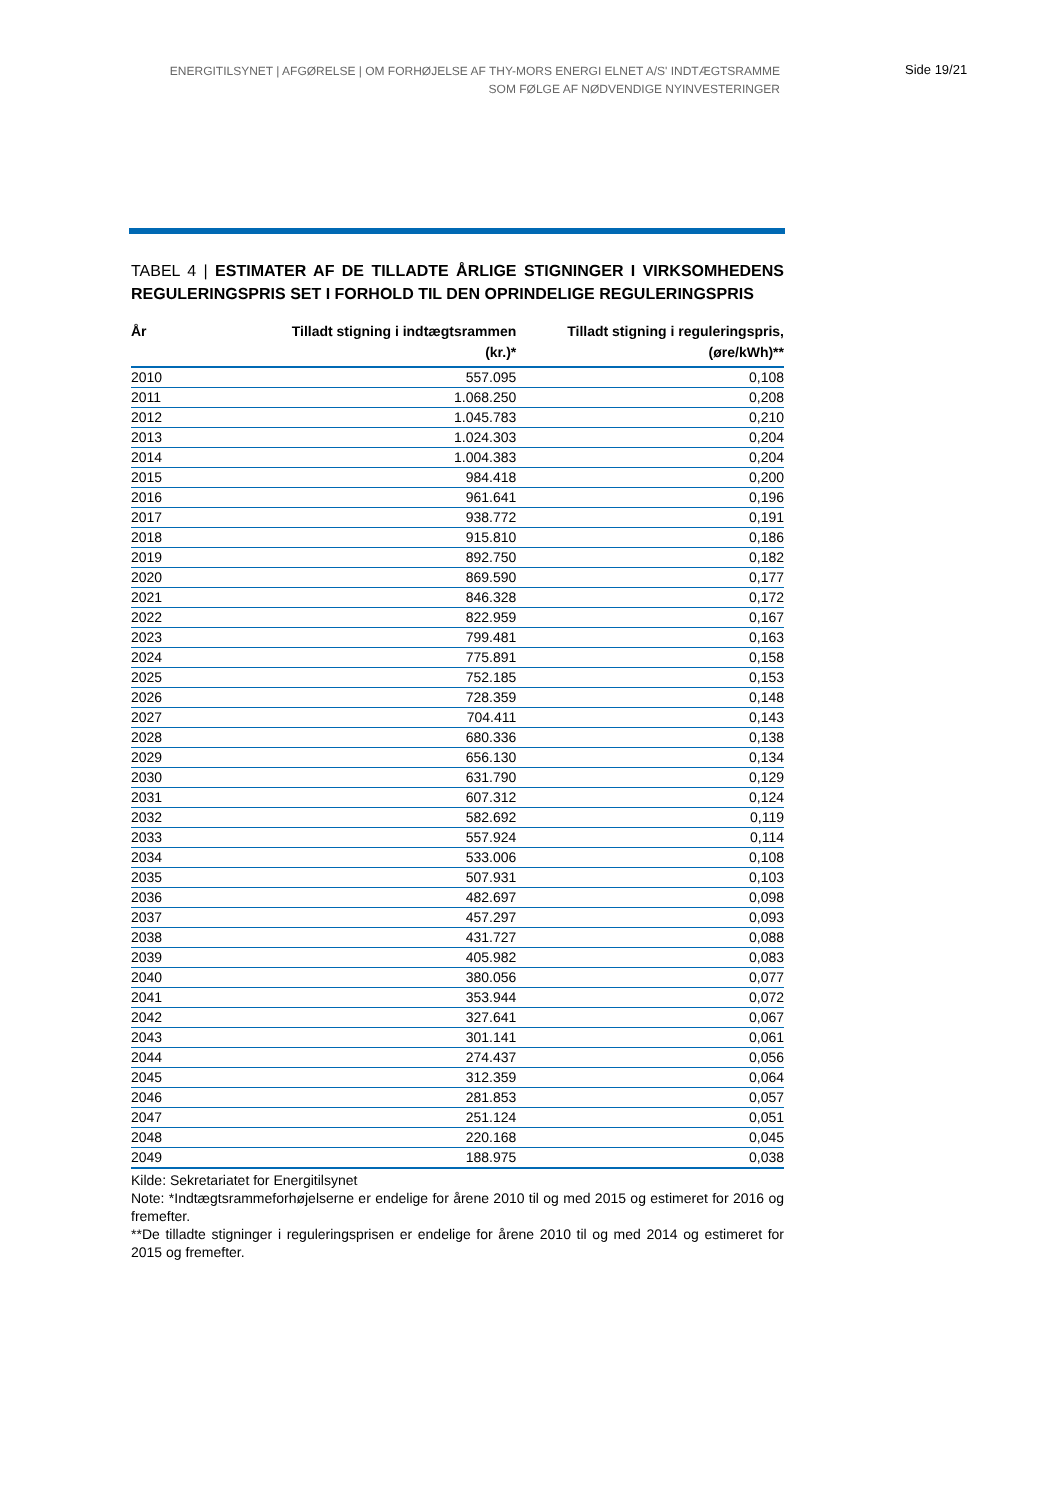ENERGITILSYNET | AFGØRELSE | OM FORHØJELSE AF THY-MORS ENERGI ELNET A/S' INDTÆGTSRAMME
SOM FØLGE AF NØDVENDIGE NYINVESTERINGER
Side 19/21
TABEL 4 | ESTIMATER AF DE TILLADTE ÅRLIGE STIGNINGER I VIRKSOMHEDENS REGULERINGSPRIS SET I FORHOLD TIL DEN OPRINDELIGE REGULERINGSPRIS
| År | Tilladt stigning i indtægtsrammen (kr.)* | Tilladt stigning i reguleringspris, (øre/kWh)** |
| --- | --- | --- |
| 2010 | 557.095 | 0,108 |
| 2011 | 1.068.250 | 0,208 |
| 2012 | 1.045.783 | 0,210 |
| 2013 | 1.024.303 | 0,204 |
| 2014 | 1.004.383 | 0,204 |
| 2015 | 984.418 | 0,200 |
| 2016 | 961.641 | 0,196 |
| 2017 | 938.772 | 0,191 |
| 2018 | 915.810 | 0,186 |
| 2019 | 892.750 | 0,182 |
| 2020 | 869.590 | 0,177 |
| 2021 | 846.328 | 0,172 |
| 2022 | 822.959 | 0,167 |
| 2023 | 799.481 | 0,163 |
| 2024 | 775.891 | 0,158 |
| 2025 | 752.185 | 0,153 |
| 2026 | 728.359 | 0,148 |
| 2027 | 704.411 | 0,143 |
| 2028 | 680.336 | 0,138 |
| 2029 | 656.130 | 0,134 |
| 2030 | 631.790 | 0,129 |
| 2031 | 607.312 | 0,124 |
| 2032 | 582.692 | 0,119 |
| 2033 | 557.924 | 0,114 |
| 2034 | 533.006 | 0,108 |
| 2035 | 507.931 | 0,103 |
| 2036 | 482.697 | 0,098 |
| 2037 | 457.297 | 0,093 |
| 2038 | 431.727 | 0,088 |
| 2039 | 405.982 | 0,083 |
| 2040 | 380.056 | 0,077 |
| 2041 | 353.944 | 0,072 |
| 2042 | 327.641 | 0,067 |
| 2043 | 301.141 | 0,061 |
| 2044 | 274.437 | 0,056 |
| 2045 | 312.359 | 0,064 |
| 2046 | 281.853 | 0,057 |
| 2047 | 251.124 | 0,051 |
| 2048 | 220.168 | 0,045 |
| 2049 | 188.975 | 0,038 |
Kilde: Sekretariatet for Energitilsynet
Note: *Indtægtsrammeforhøjelserne er endelige for årene 2010 til og med 2015 og estimeret for 2016 og fremefter.
**De tilladte stigninger i reguleringsprisen er endelige for årene 2010 til og med 2014 og estimeret for 2015 og fremefter.